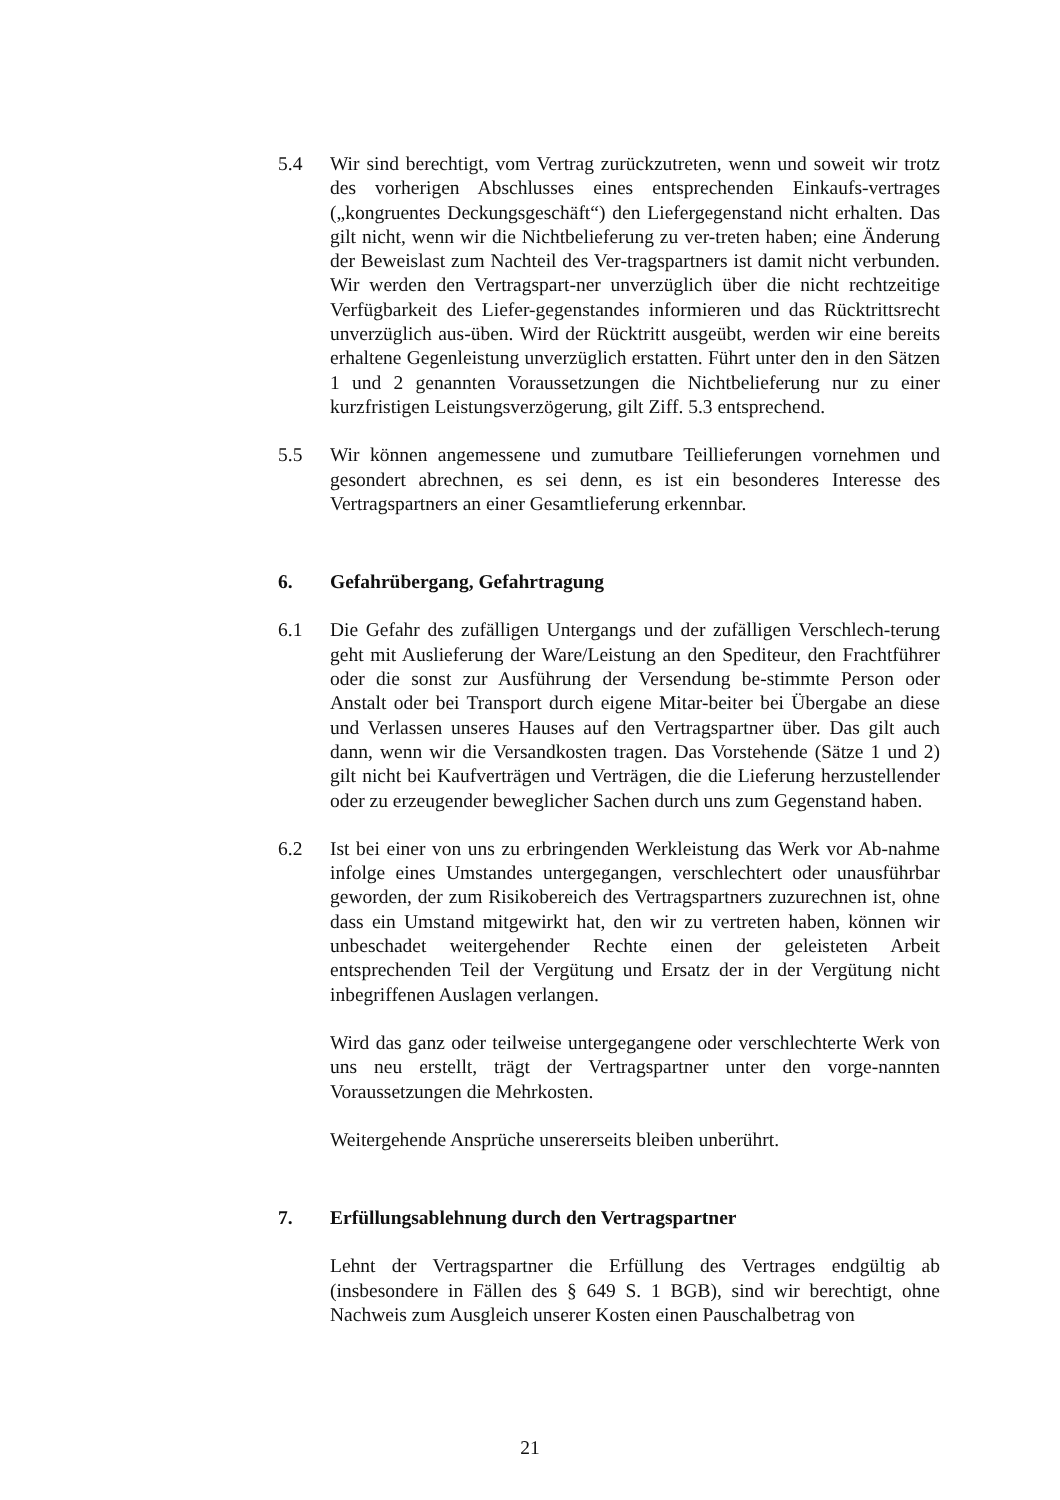5.4 Wir sind berechtigt, vom Vertrag zurückzutreten, wenn und soweit wir trotz des vorherigen Abschlusses eines entsprechenden Einkaufs-vertrages („kongruentes Deckungsgeschäft“) den Liefergegenstand nicht erhalten. Das gilt nicht, wenn wir die Nichtbelieferung zu ver-treten haben; eine Änderung der Beweislast zum Nachteil des Ver-tragspartners ist damit nicht verbunden. Wir werden den Vertragspart-ner unverzüglich über die nicht rechtzeitige Verfügbarkeit des Liefer-gegenstandes informieren und das Rücktrittsrecht unverzüglich aus-üben. Wird der Rücktritt ausgeübt, werden wir eine bereits erhaltene Gegenleistung unverzüglich erstatten. Führt unter den in den Sätzen 1 und 2 genannten Voraussetzungen die Nichtbelieferung nur zu einer kurzfristigen Leistungsverzögerung, gilt Ziff. 5.3 entsprechend.
5.5 Wir können angemessene und zumutbare Teillieferungen vornehmen und gesondert abrechnen, es sei denn, es ist ein besonderes Interesse des Vertragspartners an einer Gesamtlieferung erkennbar.
6. Gefahrübergang, Gefahrtragung
6.1 Die Gefahr des zufälligen Untergangs und der zufälligen Verschlech-terung geht mit Auslieferung der Ware/Leistung an den Spediteur, den Frachtführer oder die sonst zur Ausführung der Versendung be-stimmte Person oder Anstalt oder bei Transport durch eigene Mitar-beiter bei Übergabe an diese und Verlassen unseres Hauses auf den Vertragspartner über. Das gilt auch dann, wenn wir die Versandkosten tragen. Das Vorstehende (Sätze 1 und 2) gilt nicht bei Kaufverträgen und Verträgen, die die Lieferung herzustellender oder zu erzeugender beweglicher Sachen durch uns zum Gegenstand haben.
6.2 Ist bei einer von uns zu erbringenden Werkleistung das Werk vor Ab-nahme infolge eines Umstandes untergegangen, verschlechtert oder unausführbar geworden, der zum Risikobereich des Vertragspartners zuzurechnen ist, ohne dass ein Umstand mitgewirkt hat, den wir zu vertreten haben, können wir unbeschadet weitergehender Rechte einen der geleisteten Arbeit entsprechenden Teil der Vergütung und Ersatz der in der Vergütung nicht inbegriffenen Auslagen verlangen.
Wird das ganz oder teilweise untergegangene oder verschlechterte Werk von uns neu erstellt, trägt der Vertragspartner unter den vorge-nannten Voraussetzungen die Mehrkosten.
Weitergehende Ansprüche unsererseits bleiben unberührt.
7. Erfüllungsablehnung durch den Vertragspartner
Lehnt der Vertragspartner die Erfüllung des Vertrages endgültig ab (insbesondere in Fällen des § 649 S. 1 BGB), sind wir berechtigt, ohne Nachweis zum Ausgleich unserer Kosten einen Pauschalbetrag von
21